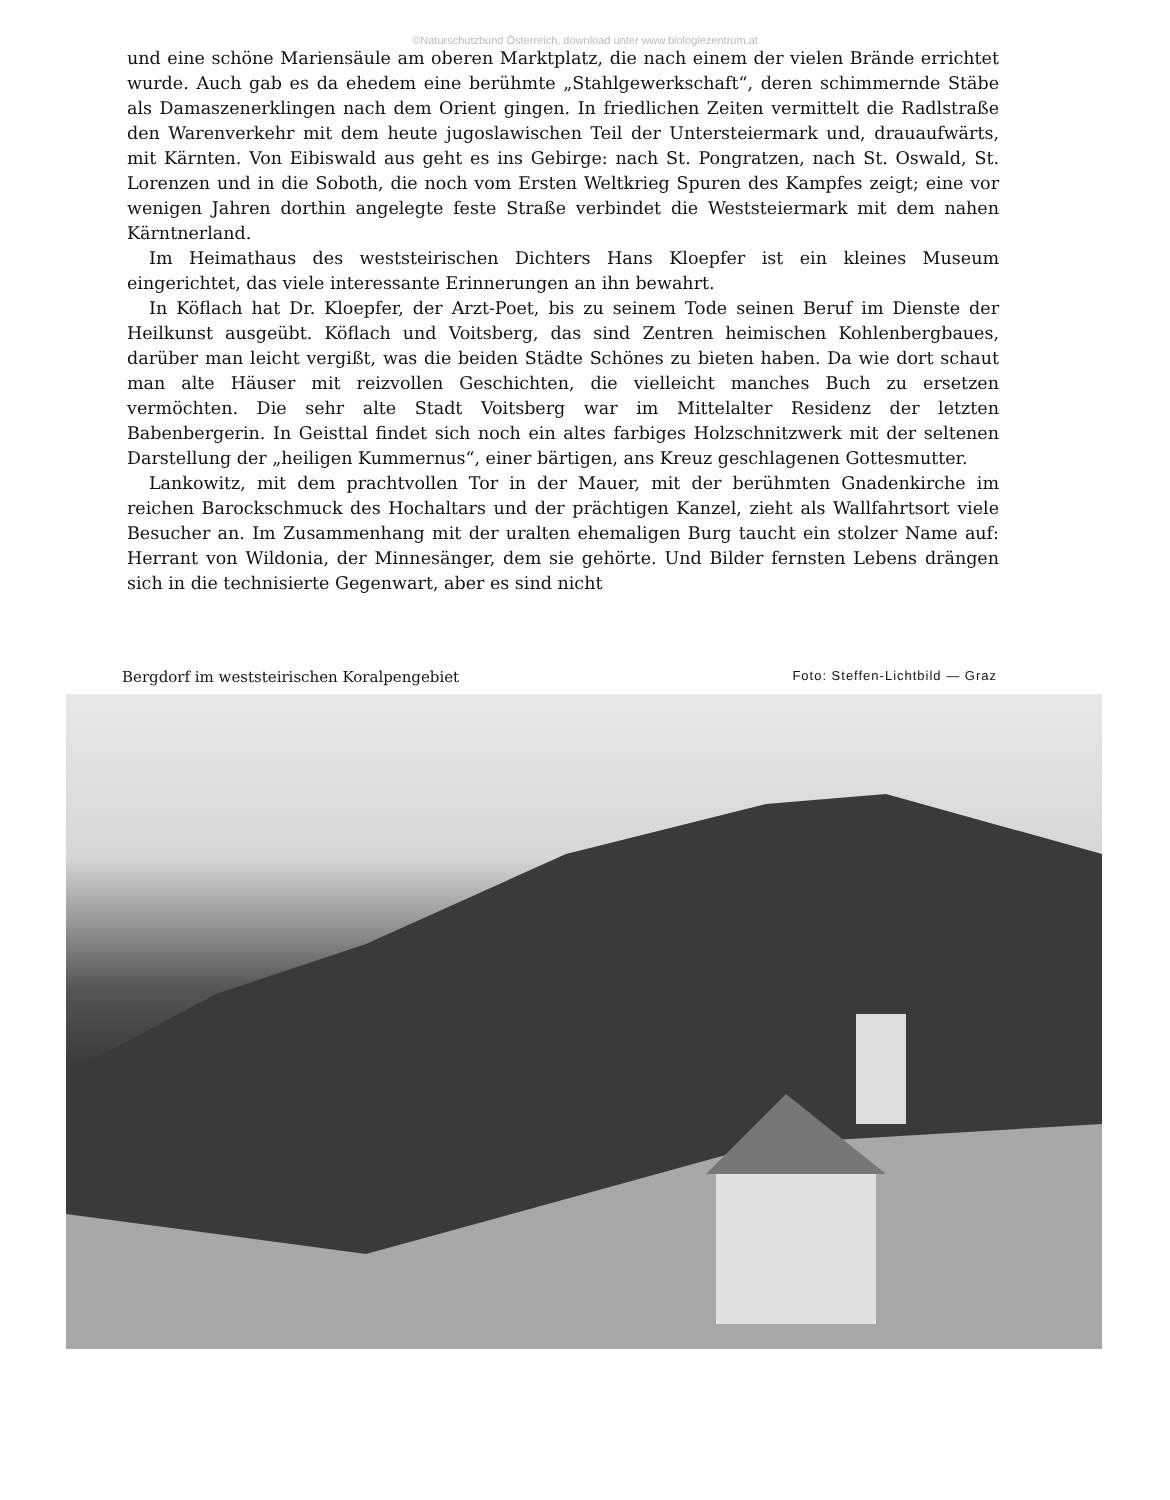©Naturschutzbund Österreich, download unter www.biologiezentrum.at
und eine schöne Mariensäule am oberen Marktplatz, die nach einem der vielen Brände errichtet wurde. Auch gab es da ehedem eine berühmte „Stahlgewerkschaft“, deren schimmernde Stäbe als Damaszenerklingen nach dem Orient gingen. In friedlichen Zeiten vermittelt die Radlstraße den Warenverkehr mit dem heute jugoslawischen Teil der Untersteiermark und, drauaufwärts, mit Kärnten. Von Eibiswald aus geht es ins Gebirge: nach St. Pongratzen, nach St. Oswald, St. Lorenzen und in die Soboth, die noch vom Ersten Weltkrieg Spuren des Kampfes zeigt; eine vor wenigen Jahren dorthin angelegte feste Straße verbindet die Weststeiermark mit dem nahen Kärntnerland.
Im Heimathaus des weststeirischen Dichters Hans Kloepfer ist ein kleines Museum eingerichtet, das viele interessante Erinnerungen an ihn bewahrt.
In Köflach hat Dr. Kloepfer, der Arzt-Poet, bis zu seinem Tode seinen Beruf im Dienste der Heilkunst ausgeübt. Köflach und Voitsberg, das sind Zentren heimischen Kohlenbergbaues, darüber man leicht vergißt, was die beiden Städte Schönes zu bieten haben. Da wie dort schaut man alte Häuser mit reizvollen Geschichten, die vielleicht manches Buch zu ersetzen vermöchten. Die sehr alte Stadt Voitsberg war im Mittelalter Residenz der letzten Babenbergerin. In Geisttal findet sich noch ein altes farbiges Holzschnitzwerk mit der seltenen Darstellung der „heiligen Kummernus“, einer bärtigen, ans Kreuz geschlagenen Gottesmutter.
Lankowitz, mit dem prachtvollen Tor in der Mauer, mit der berühmten Gnadenkirche im reichen Barockschmuck des Hochaltars und der prächtigen Kanzel, zieht als Wallfahrtsort viele Besucher an. Im Zusammenhang mit der uralten ehemaligen Burg taucht ein stolzer Name auf: Herrant von Wildonia, der Minnesänger, dem sie gehörte. Und Bilder fernsten Lebens drängen sich in die technisierte Gegenwart, aber es sind nicht
Bergdorf im weststeirischen Koralpengebiet Foto: Steffen-Lichtbild — Graz